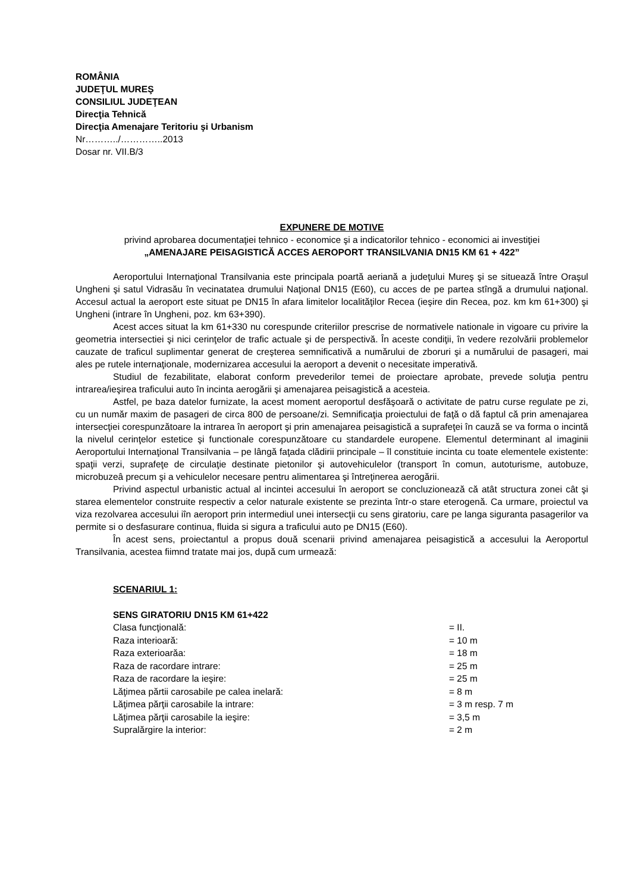ROMÂNIA
JUDEŢUL MUREŞ
CONSILIUL JUDEŢEAN
Direcţia Tehnică
Direcţia Amenajare Teritoriu şi Urbanism
Nr………../…………..2013
Dosar nr. VII.B/3
EXPUNERE DE MOTIVE
privind aprobarea documentaţiei tehnico - economice şi a indicatorilor tehnico - economici ai investiţiei
„AMENAJARE PEISAGISTICĂ ACCES AEROPORT TRANSILVANIA DN15 KM 61 + 422”
Aeroportului Internaţional Transilvania este principala poartă aeriană a judeţului Mureş şi se situează între Oraşul Ungheni şi satul Vidrasău în vecinatatea drumului Naţional DN15 (E60), cu acces de pe partea stîngă a drumului naţional. Accesul actual la aeroport este situat pe DN15 în afara limitelor localităţilor Recea (ieşire din Recea, poz. km km 61+300) şi Ungheni (intrare în Ungheni, poz. km 63+390).
Acest acces situat la km 61+330 nu corespunde criteriilor prescrise de normativele nationale in vigoare cu privire la geometria intersectiei şi nici cerinţelor de trafic actuale şi de perspectivă. În aceste condiţii, în vedere rezolvării problemelor cauzate de traficul suplimentar generat de creşterea semnificativă a numărului de zboruri şi a numărului de pasageri, mai ales pe rutele internaţionale, modernizarea accesului la aeroport a devenit o necesitate imperativă.
Studiul de fezabilitate, elaborat conform prevederilor temei de proiectare aprobate, prevede soluţia pentru intrarea/ieşirea traficului auto în incinta aerogării şi amenajarea peisagistică a acesteia.
Astfel, pe baza datelor furnizate, la acest moment aeroportul desfăşoară o activitate de patru curse regulate pe zi, cu un număr maxim de pasageri de circa 800 de persoane/zi. Semnificaţia proiectului de faţă o dă faptul că prin amenajarea intersecţiei corespunzătoare la intrarea în aeroport şi prin amenajarea peisagistică a suprafeţei în cauză se va forma o incintă la nivelul cerinţelor estetice şi functionale corespunzătoare cu standardele europene. Elementul determinant al imaginii Aeroportului Internaţional Transilvania – pe lângă faţada clădirii principale – îl constituie incinta cu toate elementele existente: spaţii verzi, suprafeţe de circulaţie destinate pietonilor şi autovehiculelor (transport în comun, autoturisme, autobuze, microbuzeâ precum şi a vehiculelor necesare pentru alimentarea şi întreţinerea aerogării.
Privind aspectul urbanistic actual al incintei accesului în aeroport se concluzionează că atât structura zonei cât şi starea elementelor construite respectiv a celor naturale existente se prezinta într-o stare eterogenă. Ca urmare, proiectul va viza rezolvarea accesului iîn aeroport prin intermediul unei intersecţii cu sens giratoriu, care pe langa siguranta pasagerilor va permite si o desfasurare continua, fluida si sigura a traficului auto pe DN15 (E60).
În acest sens, proiectantul a propus două scenarii privind amenajarea peisagistică a accesului la Aeroportul Transilvania, acestea fiimnd tratate mai jos, după cum urmează:
SCENARIUL 1:
SENS GIRATORIU DN15 KM 61+422
| Clasa funcţională: | = II. |
| Raza interioară: | = 10 m |
| Raza exterioarăa: | = 18 m |
| Raza de racordare intrare: | = 25 m |
| Raza de racordare la ieşire: | = 25 m |
| Lăţimea părtii carosabile pe calea inelară: | = 8 m |
| Lăţimea părţii carosabile la intrare: | = 3 m resp. 7 m |
| Lăţimea părţii carosabile la ieşire: | = 3,5 m |
| Supralărgire la interior: | = 2 m |